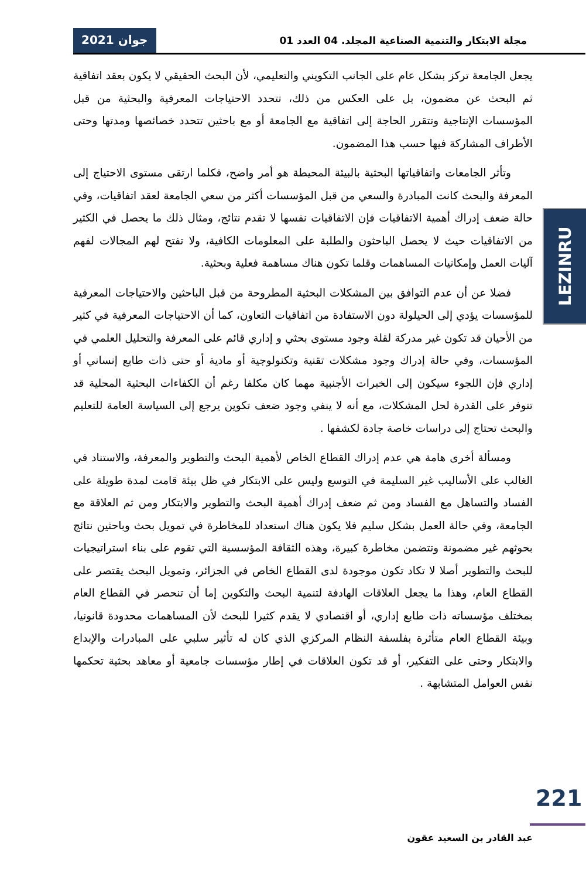مجلة الابتكار والتنمية الصناعية المجلد. 04 العدد 01
جوان 2021
يجعل الجامعة تركز بشكل عام على الجانب التكويني والتعليمي، لأن البحث الحقيقي لا يكون بعقد اتفاقية ثم البحث عن مضمون، بل على العكس من ذلك، تتحدد الاحتياجات المعرفية والبحثية من قبل المؤسسات الإنتاجية وتتقرر الحاجة إلى اتفاقية مع الجامعة أو مع باحثين تتحدد خصائصها ومدتها وحتى الأطراف المشاركة فيها حسب هذا المضمون.
  وتأثر الجامعات واتفاقياتها البحثية بالبيئة المحيطة هو أمر واضح، فكلما ارتقى مستوى الاحتياج إلى المعرفة والبحث كانت المبادرة والسعي من قبل المؤسسات أكثر من سعي الجامعة لعقد اتفاقيات، وفي حالة ضعف إدراك أهمية الاتفاقيات فإن الاتفاقيات نفسها لا تقدم نتائج، ومثال ذلك ما يحصل في الكثير من الاتفاقيات حيث لا يحصل الباحثون والطلبة على المعلومات الكافية، ولا تفتح لهم المجالات لفهم آليات العمل وإمكانيات المساهمات وقلما تكون هناك مساهمة فعلية وبحثية.
  فضلا عن أن عدم التوافق بين المشكلات البحثية المطروحة من قبل الباحثين والاحتياجات المعرفية للمؤسسات يؤدي إلى الحيلولة دون الاستفادة من اتفاقيات التعاون، كما أن الاحتياجات المعرفية في كثير من الأحيان قد تكون غير مدركة لقلة وجود مستوى بحثي و إداري قائم على المعرفة والتحليل العلمي في المؤسسات، وفي حالة إدراك وجود مشكلات تقنية وتكنولوجية أو مادية أو حتى ذات طابع إنساني أو إداري فإن اللجوء سيكون إلى الخبرات الأجنبية مهما كان مكلفا رغم أن الكفاءات البحثية المحلية قد تتوفر على القدرة لحل المشكلات، مع أنه لا ينفي وجود ضعف تكوين يرجع إلى السياسة العامة للتعليم والبحث تحتاج إلى دراسات خاصة جادة لكشفها .
  ومسألة أخرى هامة هي عدم إدراك القطاع الخاص لأهمية البحث والتطوير والمعرفة، والاستناد في الغالب على الأساليب غير السليمة في التوسع وليس على الابتكار في ظل بيئة قامت لمدة طويلة على الفساد والتساهل مع الفساد ومن ثم ضعف إدراك أهمية البحث والتطوير والابتكار ومن ثم العلاقة مع الجامعة، وفي حالة العمل بشكل سليم فلا يكون هناك استعداد للمخاطرة في تمويل بحث وباحثين نتائج بحوثهم غير مضمونة وتتضمن مخاطرة كبيرة، وهذه الثقافة المؤسسية التي تقوم على بناء استراتيجيات للبحث والتطوير أصلا لا تكاد تكون موجودة لدى القطاع الخاص في الجزائر، وتمويل البحث يقتصر على القطاع العام، وهذا ما يجعل العلاقات الهادفة لتنمية البحث والتكوين إما أن تنحصر في القطاع العام بمختلف مؤسساته ذات طابع إداري، أو اقتصادي لا يقدم كثيرا للبحث لأن المساهمات محدودة قانونيا، وبيئة القطاع العام متأثرة بفلسفة النظام المركزي الذي كان له تأثير سلبي على المبادرات والإبداع والابتكار وحتى على التفكير، أو قد تكون العلاقات في إطار مؤسسات جامعية أو معاهد بحثية تحكمها نفس العوامل المتشابهة .
LEZINRU
221
عبد القادر بن السعيد عقون